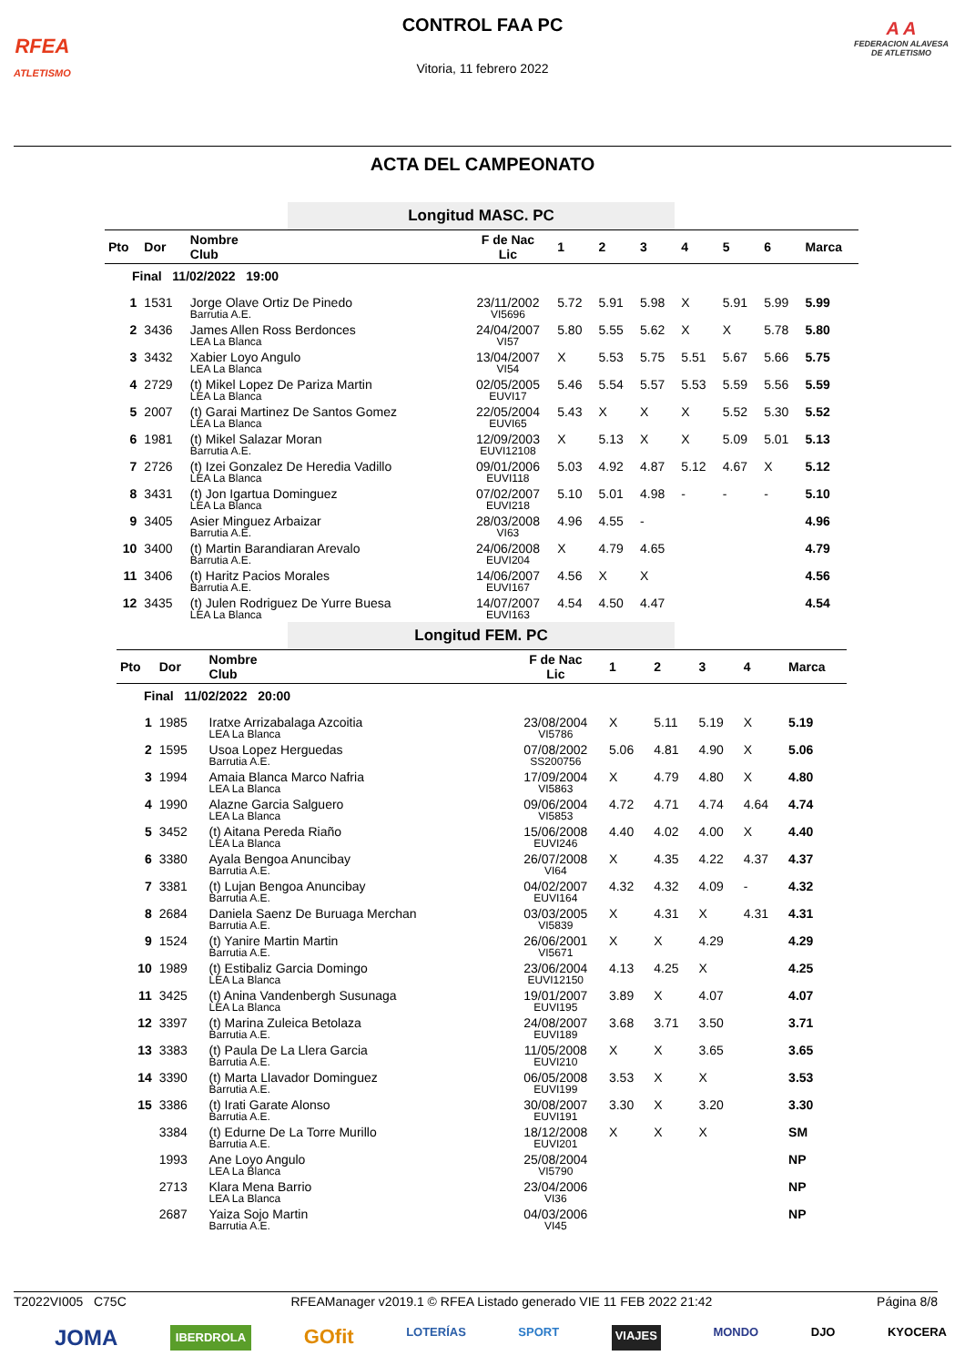RFEA
ATLETISMO
CONTROL FAA PC
Vitoria, 11 febrero 2022
A A
FEDERACION ALAVESA DE ATLETISMO
ACTA DEL CAMPEONATO
Longitud MASC. PC
| Pto | Dor | Nombre Club | F de Nac Lic | 1 | 2 | 3 | 4 | 5 | 6 | Marca |
| --- | --- | --- | --- | --- | --- | --- | --- | --- | --- | --- |
| Final 11/02/2022 19:00 | | | | | | | | | | |
| 1 | 1531 | Jorge Olave Ortiz De Pinedo Barrutia A.E. | 23/11/2002 VI5696 | 5.72 | 5.91 | 5.98 | X | 5.91 | 5.99 | 5.99 |
| 2 | 3436 | James Allen Ross Berdonces LEA La Blanca | 24/04/2007 VI57 | 5.80 | 5.55 | 5.62 | X | X | 5.78 | 5.80 |
| 3 | 3432 | Xabier Loyo Angulo LEA La Blanca | 13/04/2007 VI54 | X | 5.53 | 5.75 | 5.51 | 5.67 | 5.66 | 5.75 |
| 4 | 2729 | (t) Mikel Lopez De Pariza Martin LEA La Blanca | 02/05/2005 EUVI17 | 5.46 | 5.54 | 5.57 | 5.53 | 5.59 | 5.56 | 5.59 |
| 5 | 2007 | (t) Garai Martinez De Santos Gomez LEA La Blanca | 22/05/2004 EUVI65 | 5.43 | X | X | X | 5.52 | 5.30 | 5.52 |
| 6 | 1981 | (t) Mikel Salazar Moran Barrutia A.E. | 12/09/2003 EUVI12108 | X | 5.13 | X | X | 5.09 | 5.01 | 5.13 |
| 7 | 2726 | (t) Izei Gonzalez De Heredia Vadillo LEA La Blanca | 09/01/2006 EUVI118 | 5.03 | 4.92 | 4.87 | 5.12 | 4.67 | X | 5.12 |
| 8 | 3431 | (t) Jon Igartua Dominguez LEA La Blanca | 07/02/2007 EUVI218 | 5.10 | 5.01 | 4.98 | - | - | - | 5.10 |
| 9 | 3405 | Asier Minguez Arbaizar Barrutia A.E. | 28/03/2008 VI63 | 4.96 | 4.55 | - | | | | 4.96 |
| 10 | 3400 | (t) Martin Barandiaran Arevalo Barrutia A.E. | 24/06/2008 EUVI204 | X | 4.79 | 4.65 | | | | 4.79 |
| 11 | 3406 | (t) Haritz Pacios Morales Barrutia A.E. | 14/06/2007 EUVI167 | 4.56 | X | X | | | | 4.56 |
| 12 | 3435 | (t) Julen Rodriguez De Yurre Buesa LEA La Blanca | 14/07/2007 EUVI163 | 4.54 | 4.50 | 4.47 | | | | 4.54 |
Longitud FEM. PC
| Pto | Dor | Nombre Club | F de Nac Lic | 1 | 2 | 3 | 4 | Marca |
| --- | --- | --- | --- | --- | --- | --- | --- | --- |
| Final 11/02/2022 20:00 | | | | | | | | |
| 1 | 1985 | Iratxe Arrizabalaga Azcoitia LEA La Blanca | 23/08/2004 VI5786 | X | 5.11 | 5.19 | X | 5.19 |
| 2 | 1595 | Usoa Lopez Herguedas Barrutia A.E. | 07/08/2002 SS200756 | 5.06 | 4.81 | 4.90 | X | 5.06 |
| 3 | 1994 | Amaia Blanca Marco Nafria LEA La Blanca | 17/09/2004 VI5863 | X | 4.79 | 4.80 | X | 4.80 |
| 4 | 1990 | Alazne Garcia Salguero LEA La Blanca | 09/06/2004 VI5853 | 4.72 | 4.71 | 4.74 | 4.64 | 4.74 |
| 5 | 3452 | (t) Aitana Pereda Riaño LEA La Blanca | 15/06/2008 EUVI246 | 4.40 | 4.02 | 4.00 | X | 4.40 |
| 6 | 3380 | Ayala Bengoa Anuncibay Barrutia A.E. | 26/07/2008 VI64 | X | 4.35 | 4.22 | 4.37 | 4.37 |
| 7 | 3381 | (t) Lujan Bengoa Anuncibay Barrutia A.E. | 04/02/2007 EUVI164 | 4.32 | 4.32 | 4.09 | - | 4.32 |
| 8 | 2684 | Daniela Saenz De Buruaga Merchan Barrutia A.E. | 03/03/2005 VI5839 | X | 4.31 | X | 4.31 | 4.31 |
| 9 | 1524 | (t) Yanire Martin Martin Barrutia A.E. | 26/06/2001 VI5671 | X | X | 4.29 | | 4.29 |
| 10 | 1989 | (t) Estibaliz Garcia Domingo LEA La Blanca | 23/06/2004 EUVI12150 | 4.13 | 4.25 | X | | 4.25 |
| 11 | 3425 | (t) Anina Vandenbergh Susunaga LEA La Blanca | 19/01/2007 EUVI195 | 3.89 | X | 4.07 | | 4.07 |
| 12 | 3397 | (t) Marina Zuleica Betolaza Barrutia A.E. | 24/08/2007 EUVI189 | 3.68 | 3.71 | 3.50 | | 3.71 |
| 13 | 3383 | (t) Paula De La Llera Garcia Barrutia A.E. | 11/05/2008 EUVI210 | X | X | 3.65 | | 3.65 |
| 14 | 3390 | (t) Marta Llavador Dominguez Barrutia A.E. | 06/05/2008 EUVI199 | 3.53 | X | X | | 3.53 |
| 15 | 3386 | (t) Irati Garate Alonso Barrutia A.E. | 30/08/2007 EUVI191 | 3.30 | X | 3.20 | | 3.30 |
| | 3384 | (t) Edurne De La Torre Murillo Barrutia A.E. | 18/12/2008 EUVI201 | X | X | X | | SM |
| | 1993 | Ane Loyo Angulo LEA La Blanca | 25/08/2004 VI5790 | | | | | NP |
| | 2713 | Klara Mena Barrio LEA La Blanca | 23/04/2006 VI36 | | | | | NP |
| | 2687 | Yaiza Sojo Martin Barrutia A.E. | 04/03/2006 VI45 | | | | | NP |
T2022VI005 C75C RFEAManager v2019.1 © RFEA Listado generado VIE 11 FEB 2022 21:42 Página 8/8
JOMA IBERDROLA GOfit LOTERÍAS SPORT VIAJES MONDO DJO KYOCERA